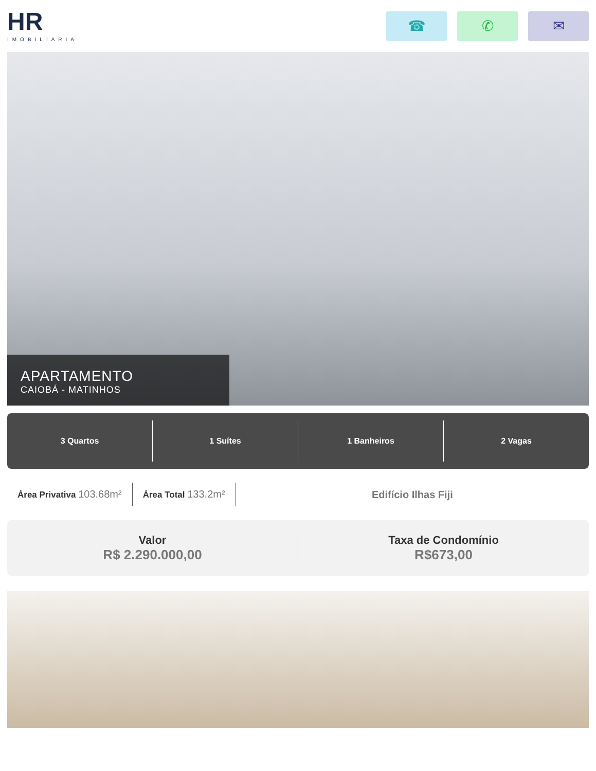HR
IMOBILIARIA
☎ ✆ ✉
APARTAMENTO
CAIOBÁ - MATINHOS
3 Quartos 1 Suítes 1 Banheiros 2 Vagas
Área Privativa 103.68m²
Área Total 133.2m² Edifício Ilhas Fiji
Valor
R$ 2.290.000,00
Taxa de Condomínio
R$673,00